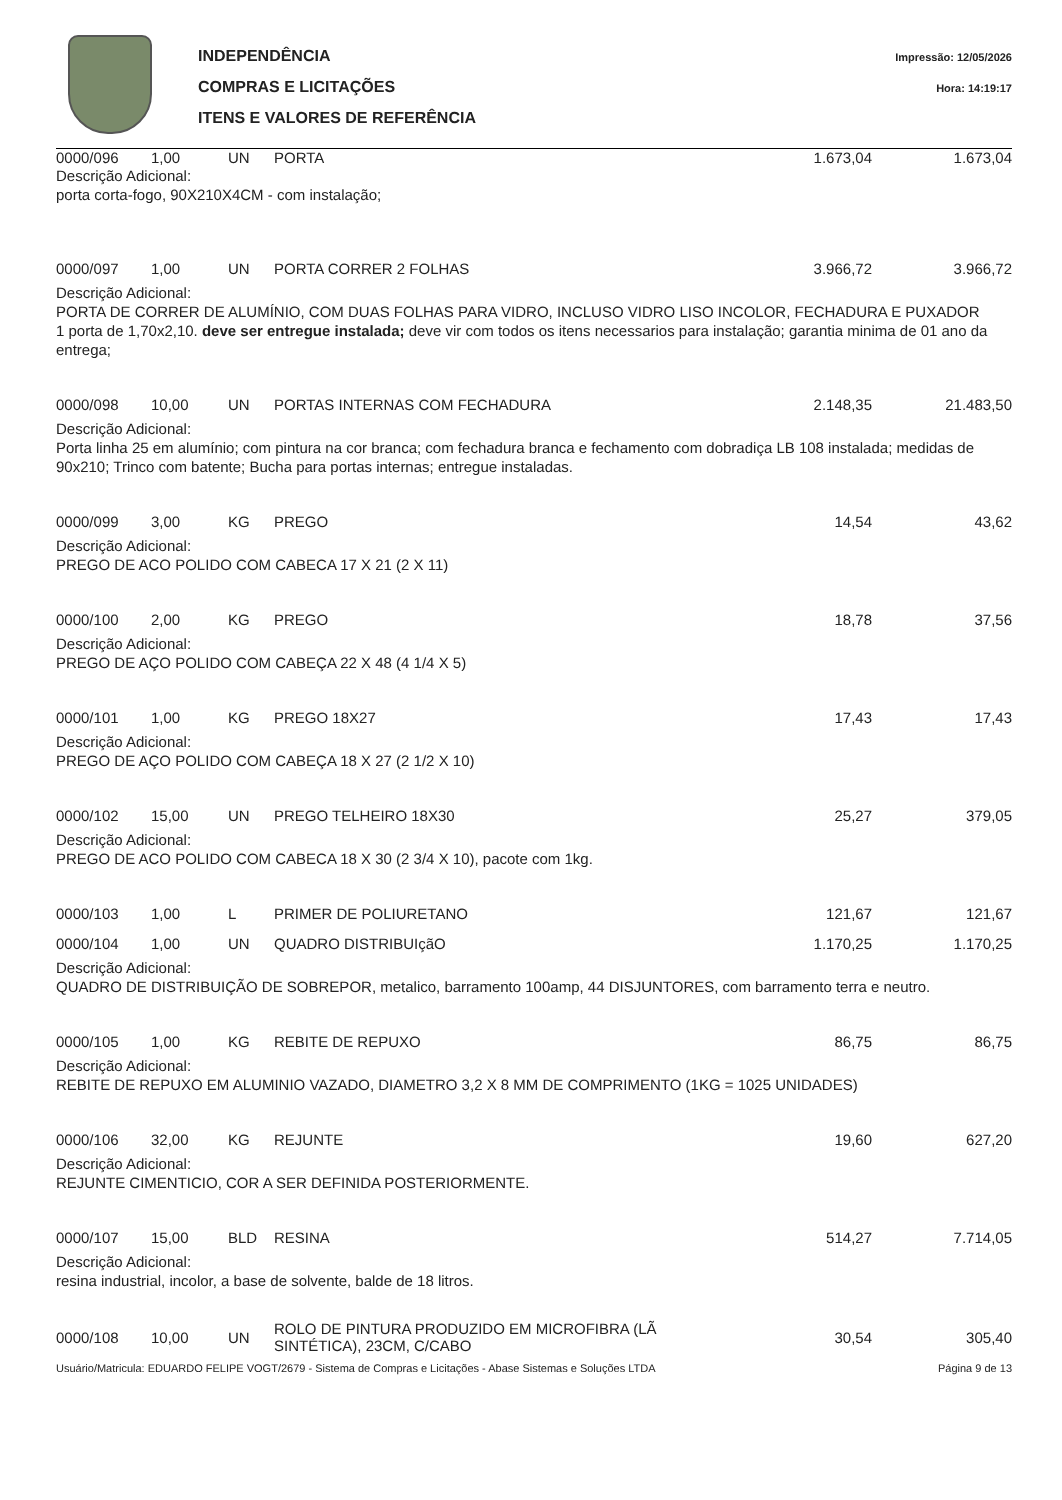INDEPENDÊNCIA
COMPRAS E LICITAÇÕES
ITENS E VALORES DE REFERÊNCIA
Impressão: 12/05/2026
Hora: 14:19:17
| 0000/096 | 1,00 | UN | PORTA | 1.673,04 | 1.673,04 |
| Descrição Adicional: porta corta-fogo, 90X210X4CM - com instalação; | | | | | |
| 0000/097 | 1,00 | UN | PORTA CORRER 2 FOLHAS | 3.966,72 | 3.966,72 |
| Descrição Adicional: PORTA DE CORRER DE ALUMÍNIO, COM DUAS FOLHAS PARA VIDRO, INCLUSO VIDRO LISO INCOLOR, FECHADURA E PUXADOR 1 porta de 1,70x2,10. deve ser entregue instalada; deve vir com todos os itens necessarios para instalação; garantia minima de 01 ano da entrega; | | | | | |
| 0000/098 | 10,00 | UN | PORTAS INTERNAS COM FECHADURA | 2.148,35 | 21.483,50 |
| Descrição Adicional: Porta linha 25 em alumínio; com pintura na cor branca; com fechadura branca e fechamento com dobradiça LB 108 instalada; medidas de 90x210; Trinco com batente; Bucha para portas internas; entregue instaladas. | | | | | |
| 0000/099 | 3,00 | KG | PREGO | 14,54 | 43,62 |
| Descrição Adicional: PREGO DE ACO POLIDO COM CABECA 17 X 21 (2 X 11) | | | | | |
| 0000/100 | 2,00 | KG | PREGO | 18,78 | 37,56 |
| Descrição Adicional: PREGO DE AÇO POLIDO COM CABEÇA 22 X 48 (4 1/4 X 5) | | | | | |
| 0000/101 | 1,00 | KG | PREGO 18X27 | 17,43 | 17,43 |
| Descrição Adicional: PREGO DE AÇO POLIDO COM CABEÇA 18 X 27 (2 1/2 X 10) | | | | | |
| 0000/102 | 15,00 | UN | PREGO TELHEIRO 18X30 | 25,27 | 379,05 |
| Descrição Adicional: PREGO DE ACO POLIDO COM CABECA 18 X 30 (2 3/4 X 10), pacote com 1kg. | | | | | |
| 0000/103 | 1,00 | L | PRIMER DE POLIURETANO | 121,67 | 121,67 |
| 0000/104 | 1,00 | UN | QUADRO DISTRIBUIçãO | 1.170,25 | 1.170,25 |
| Descrição Adicional: QUADRO DE DISTRIBUIÇÃO DE SOBREPOR, metalico, barramento 100amp, 44 DISJUNTORES, com barramento terra e neutro. | | | | | |
| 0000/105 | 1,00 | KG | REBITE DE REPUXO | 86,75 | 86,75 |
| Descrição Adicional: REBITE DE REPUXO EM ALUMINIO VAZADO, DIAMETRO 3,2 X 8 MM DE COMPRIMENTO (1KG = 1025 UNIDADES) | | | | | |
| 0000/106 | 32,00 | KG | REJUNTE | 19,60 | 627,20 |
| Descrição Adicional: REJUNTE CIMENTICIO, COR A SER DEFINIDA POSTERIORMENTE. | | | | | |
| 0000/107 | 15,00 | BLD | RESINA | 514,27 | 7.714,05 |
| Descrição Adicional: resina industrial, incolor, a base de solvente, balde de 18 litros. | | | | | |
| 0000/108 | 10,00 | UN | ROLO DE PINTURA PRODUZIDO EM MICROFIBRA (LÃ SINTÉTICA), 23CM, C/CABO | 30,54 | 305,40 |
Usuário/Matricula: EDUARDO FELIPE VOGT/2679 - Sistema de Compras e Licitações - Abase Sistemas e Soluções LTDA Página 9 de 13